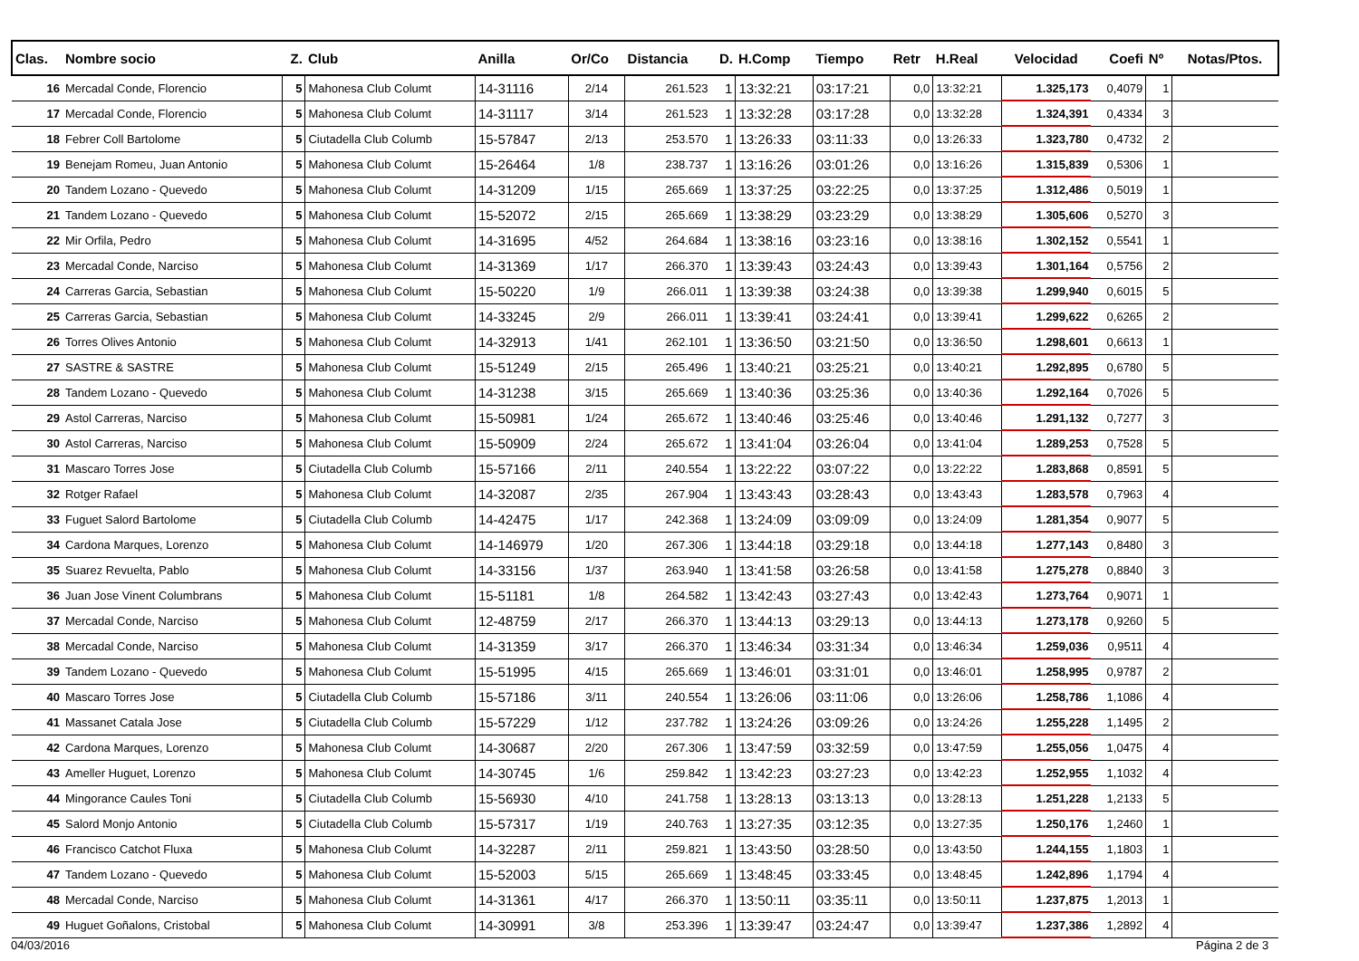| Clas. | Nombre socio | Z. | Club | Anilla | Or/Co | Distancia | D. | H.Comp | Tiempo | Retr | H.Real | Velocidad | Coefi | Nº | Notas/Ptos. |
| --- | --- | --- | --- | --- | --- | --- | --- | --- | --- | --- | --- | --- | --- | --- | --- |
| 16 | Mercadal Conde, Florencio | 5 | Mahonesa Club Columt | 14-31116 | 2/14 | 261.523 | 1 | 13:32:21 | 03:17:21 | 0,0 | 13:32:21 | 1.325,173 | 0,4079 | 1 | |
| 17 | Mercadal Conde, Florencio | 5 | Mahonesa Club Columt | 14-31117 | 3/14 | 261.523 | 1 | 13:32:28 | 03:17:28 | 0,0 | 13:32:28 | 1.324,391 | 0,4334 | 3 | |
| 18 | Febrer Coll Bartolome | 5 | Ciutadella Club Columb | 15-57847 | 2/13 | 253.570 | 1 | 13:26:33 | 03:11:33 | 0,0 | 13:26:33 | 1.323,780 | 0,4732 | 2 | |
| 19 | Benejam Romeu, Juan Antonio | 5 | Mahonesa Club Columt | 15-26464 | 1/8 | 238.737 | 1 | 13:16:26 | 03:01:26 | 0,0 | 13:16:26 | 1.315,839 | 0,5306 | 1 | |
| 20 | Tandem Lozano - Quevedo | 5 | Mahonesa Club Columt | 14-31209 | 1/15 | 265.669 | 1 | 13:37:25 | 03:22:25 | 0,0 | 13:37:25 | 1.312,486 | 0,5019 | 1 | |
| 21 | Tandem Lozano - Quevedo | 5 | Mahonesa Club Columt | 15-52072 | 2/15 | 265.669 | 1 | 13:38:29 | 03:23:29 | 0,0 | 13:38:29 | 1.305,606 | 0,5270 | 3 | |
| 22 | Mir Orfila, Pedro | 5 | Mahonesa Club Columt | 14-31695 | 4/52 | 264.684 | 1 | 13:38:16 | 03:23:16 | 0,0 | 13:38:16 | 1.302,152 | 0,5541 | 1 | |
| 23 | Mercadal Conde, Narciso | 5 | Mahonesa Club Columt | 14-31369 | 1/17 | 266.370 | 1 | 13:39:43 | 03:24:43 | 0,0 | 13:39:43 | 1.301,164 | 0,5756 | 2 | |
| 24 | Carreras Garcia, Sebastian | 5 | Mahonesa Club Columt | 15-50220 | 1/9 | 266.011 | 1 | 13:39:38 | 03:24:38 | 0,0 | 13:39:38 | 1.299,940 | 0,6015 | 5 | |
| 25 | Carreras Garcia, Sebastian | 5 | Mahonesa Club Columt | 14-33245 | 2/9 | 266.011 | 1 | 13:39:41 | 03:24:41 | 0,0 | 13:39:41 | 1.299,622 | 0,6265 | 2 | |
| 26 | Torres Olives Antonio | 5 | Mahonesa Club Columt | 14-32913 | 1/41 | 262.101 | 1 | 13:36:50 | 03:21:50 | 0,0 | 13:36:50 | 1.298,601 | 0,6613 | 1 | |
| 27 | SASTRE & SASTRE | 5 | Mahonesa Club Columt | 15-51249 | 2/15 | 265.496 | 1 | 13:40:21 | 03:25:21 | 0,0 | 13:40:21 | 1.292,895 | 0,6780 | 5 | |
| 28 | Tandem Lozano - Quevedo | 5 | Mahonesa Club Columt | 14-31238 | 3/15 | 265.669 | 1 | 13:40:36 | 03:25:36 | 0,0 | 13:40:36 | 1.292,164 | 0,7026 | 5 | |
| 29 | Astol Carreras, Narciso | 5 | Mahonesa Club Columt | 15-50981 | 1/24 | 265.672 | 1 | 13:40:46 | 03:25:46 | 0,0 | 13:40:46 | 1.291,132 | 0,7277 | 3 | |
| 30 | Astol Carreras, Narciso | 5 | Mahonesa Club Columt | 15-50909 | 2/24 | 265.672 | 1 | 13:41:04 | 03:26:04 | 0,0 | 13:41:04 | 1.289,253 | 0,7528 | 5 | |
| 31 | Mascaro Torres Jose | 5 | Ciutadella Club Columb | 15-57166 | 2/11 | 240.554 | 1 | 13:22:22 | 03:07:22 | 0,0 | 13:22:22 | 1.283,868 | 0,8591 | 5 | |
| 32 | Rotger Rafael | 5 | Mahonesa Club Columt | 14-32087 | 2/35 | 267.904 | 1 | 13:43:43 | 03:28:43 | 0,0 | 13:43:43 | 1.283,578 | 0,7963 | 4 | |
| 33 | Fuguet Salord Bartolome | 5 | Ciutadella Club Columb | 14-42475 | 1/17 | 242.368 | 1 | 13:24:09 | 03:09:09 | 0,0 | 13:24:09 | 1.281,354 | 0,9077 | 5 | |
| 34 | Cardona Marques, Lorenzo | 5 | Mahonesa Club Columt | 14-146979 | 1/20 | 267.306 | 1 | 13:44:18 | 03:29:18 | 0,0 | 13:44:18 | 1.277,143 | 0,8480 | 3 | |
| 35 | Suarez Revuelta, Pablo | 5 | Mahonesa Club Columt | 14-33156 | 1/37 | 263.940 | 1 | 13:41:58 | 03:26:58 | 0,0 | 13:41:58 | 1.275,278 | 0,8840 | 3 | |
| 36 | Juan Jose Vinent Columbrans | 5 | Mahonesa Club Columt | 15-51181 | 1/8 | 264.582 | 1 | 13:42:43 | 03:27:43 | 0,0 | 13:42:43 | 1.273,764 | 0,9071 | 1 | |
| 37 | Mercadal Conde, Narciso | 5 | Mahonesa Club Columt | 12-48759 | 2/17 | 266.370 | 1 | 13:44:13 | 03:29:13 | 0,0 | 13:44:13 | 1.273,178 | 0,9260 | 5 | |
| 38 | Mercadal Conde, Narciso | 5 | Mahonesa Club Columt | 14-31359 | 3/17 | 266.370 | 1 | 13:46:34 | 03:31:34 | 0,0 | 13:46:34 | 1.259,036 | 0,9511 | 4 | |
| 39 | Tandem Lozano - Quevedo | 5 | Mahonesa Club Columt | 15-51995 | 4/15 | 265.669 | 1 | 13:46:01 | 03:31:01 | 0,0 | 13:46:01 | 1.258,995 | 0,9787 | 2 | |
| 40 | Mascaro Torres Jose | 5 | Ciutadella Club Columb | 15-57186 | 3/11 | 240.554 | 1 | 13:26:06 | 03:11:06 | 0,0 | 13:26:06 | 1.258,786 | 1,1086 | 4 | |
| 41 | Massanet Catala Jose | 5 | Ciutadella Club Columb | 15-57229 | 1/12 | 237.782 | 1 | 13:24:26 | 03:09:26 | 0,0 | 13:24:26 | 1.255,228 | 1,1495 | 2 | |
| 42 | Cardona Marques, Lorenzo | 5 | Mahonesa Club Columt | 14-30687 | 2/20 | 267.306 | 1 | 13:47:59 | 03:32:59 | 0,0 | 13:47:59 | 1.255,056 | 1,0475 | 4 | |
| 43 | Ameller Huguet, Lorenzo | 5 | Mahonesa Club Columt | 14-30745 | 1/6 | 259.842 | 1 | 13:42:23 | 03:27:23 | 0,0 | 13:42:23 | 1.252,955 | 1,1032 | 4 | |
| 44 | Mingorance Caules Toni | 5 | Ciutadella Club Columb | 15-56930 | 4/10 | 241.758 | 1 | 13:28:13 | 03:13:13 | 0,0 | 13:28:13 | 1.251,228 | 1,2133 | 5 | |
| 45 | Salord Monjo Antonio | 5 | Ciutadella Club Columb | 15-57317 | 1/19 | 240.763 | 1 | 13:27:35 | 03:12:35 | 0,0 | 13:27:35 | 1.250,176 | 1,2460 | 1 | |
| 46 | Francisco Catchot Fluxa | 5 | Mahonesa Club Columt | 14-32287 | 2/11 | 259.821 | 1 | 13:43:50 | 03:28:50 | 0,0 | 13:43:50 | 1.244,155 | 1,1803 | 1 | |
| 47 | Tandem Lozano - Quevedo | 5 | Mahonesa Club Columt | 15-52003 | 5/15 | 265.669 | 1 | 13:48:45 | 03:33:45 | 0,0 | 13:48:45 | 1.242,896 | 1,1794 | 4 | |
| 48 | Mercadal Conde, Narciso | 5 | Mahonesa Club Columt | 14-31361 | 4/17 | 266.370 | 1 | 13:50:11 | 03:35:11 | 0,0 | 13:50:11 | 1.237,875 | 1,2013 | 1 | |
| 49 | Huguet Goñalons, Cristobal | 5 | Mahonesa Club Columt | 14-30991 | 3/8 | 253.396 | 1 | 13:39:47 | 03:24:47 | 0,0 | 13:39:47 | 1.237,386 | 1,2892 | 4 | |
04/03/2016 Página 2 de 3